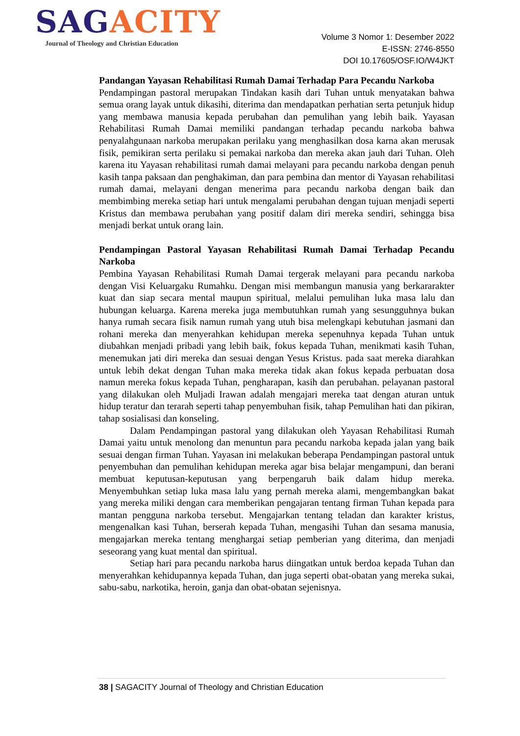S AGACITY
Journal of Theology and Christian Education
Volume 3 Nomor 1: Desember 2022
E-ISSN: 2746-8550
DOI 10.17605/OSF.IO/W4JKT
Pandangan Yayasan Rehabilitasi Rumah Damai Terhadap Para Pecandu Narkoba
Pendampingan pastoral merupakan Tindakan kasih dari Tuhan untuk menyatakan bahwa semua orang layak untuk dikasihi, diterima dan mendapatkan perhatian serta petunjuk hidup yang membawa manusia kepada perubahan dan pemulihan yang lebih baik. Yayasan Rehabilitasi Rumah Damai memiliki pandangan terhadap pecandu narkoba bahwa penyalahgunaan narkoba merupakan perilaku yang menghasilkan dosa karna akan merusak fisik, pemikiran serta perilaku si pemakai narkoba dan mereka akan jauh dari Tuhan. Oleh karena itu Yayasan rehabilitasi rumah damai melayani para pecandu narkoba dengan penuh kasih tanpa paksaan dan penghakiman, dan para pembina dan mentor di Yayasan rehabilitasi rumah damai, melayani dengan menerima para pecandu narkoba dengan baik dan membimbing mereka setiap hari untuk mengalami perubahan dengan tujuan menjadi seperti Kristus dan membawa perubahan yang positif dalam diri mereka sendiri, sehingga bisa menjadi berkat untuk orang lain.
Pendampingan Pastoral Yayasan Rehabilitasi Rumah Damai Terhadap Pecandu Narkoba
Pembina Yayasan Rehabilitasi Rumah Damai tergerak melayani para pecandu narkoba dengan Visi Keluargaku Rumahku. Dengan misi membangun manusia yang berkararakter kuat dan siap secara mental maupun spiritual, melalui pemulihan luka masa lalu dan hubungan keluarga. Karena mereka juga membutuhkan rumah yang sesungguhnya bukan hanya rumah secara fisik namun rumah yang utuh bisa melengkapi kebutuhan jasmani dan rohani mereka dan menyerahkan kehidupan mereka sepenuhnya kepada Tuhan untuk diubahkan menjadi pribadi yang lebih baik, fokus kepada Tuhan, menikmati kasih Tuhan, menemukan jati diri mereka dan sesuai dengan Yesus Kristus. pada saat mereka diarahkan untuk lebih dekat dengan Tuhan maka mereka tidak akan fokus kepada perbuatan dosa namun mereka fokus kepada Tuhan, pengharapan, kasih dan perubahan. pelayanan pastoral yang dilakukan oleh Muljadi Irawan adalah mengajari mereka taat dengan aturan untuk hidup teratur dan terarah seperti tahap penyembuhan fisik, tahap Pemulihan hati dan pikiran, tahap sosialisasi dan konseling.
Dalam Pendampingan pastoral yang dilakukan oleh Yayasan Rehabilitasi Rumah Damai yaitu untuk menolong dan menuntun para pecandu narkoba kepada jalan yang baik sesuai dengan firman Tuhan. Yayasan ini melakukan beberapa Pendampingan pastoral untuk penyembuhan dan pemulihan kehidupan mereka agar bisa belajar mengampuni, dan berani membuat keputusan-keputusan yang berpengaruh baik dalam hidup mereka. Menyembuhkan setiap luka masa lalu yang pernah mereka alami, mengembangkan bakat yang mereka miliki dengan cara memberikan pengajaran tentang firman Tuhan kepada para mantan pengguna narkoba tersebut. Mengajarkan tentang teladan dan karakter kristus, mengenalkan kasi Tuhan, berserah kepada Tuhan, mengasihi Tuhan dan sesama manusia, mengajarkan mereka tentang menghargai setiap pemberian yang diterima, dan menjadi seseorang yang kuat mental dan spiritual.
Setiap hari para pecandu narkoba harus diingatkan untuk berdoa kepada Tuhan dan menyerahkan kehidupannya kepada Tuhan, dan juga seperti obat-obatan yang mereka sukai, sabu-sabu, narkotika, heroin, ganja dan obat-obatan sejenisnya.
38 | SAGACITY Journal of Theology and Christian Education